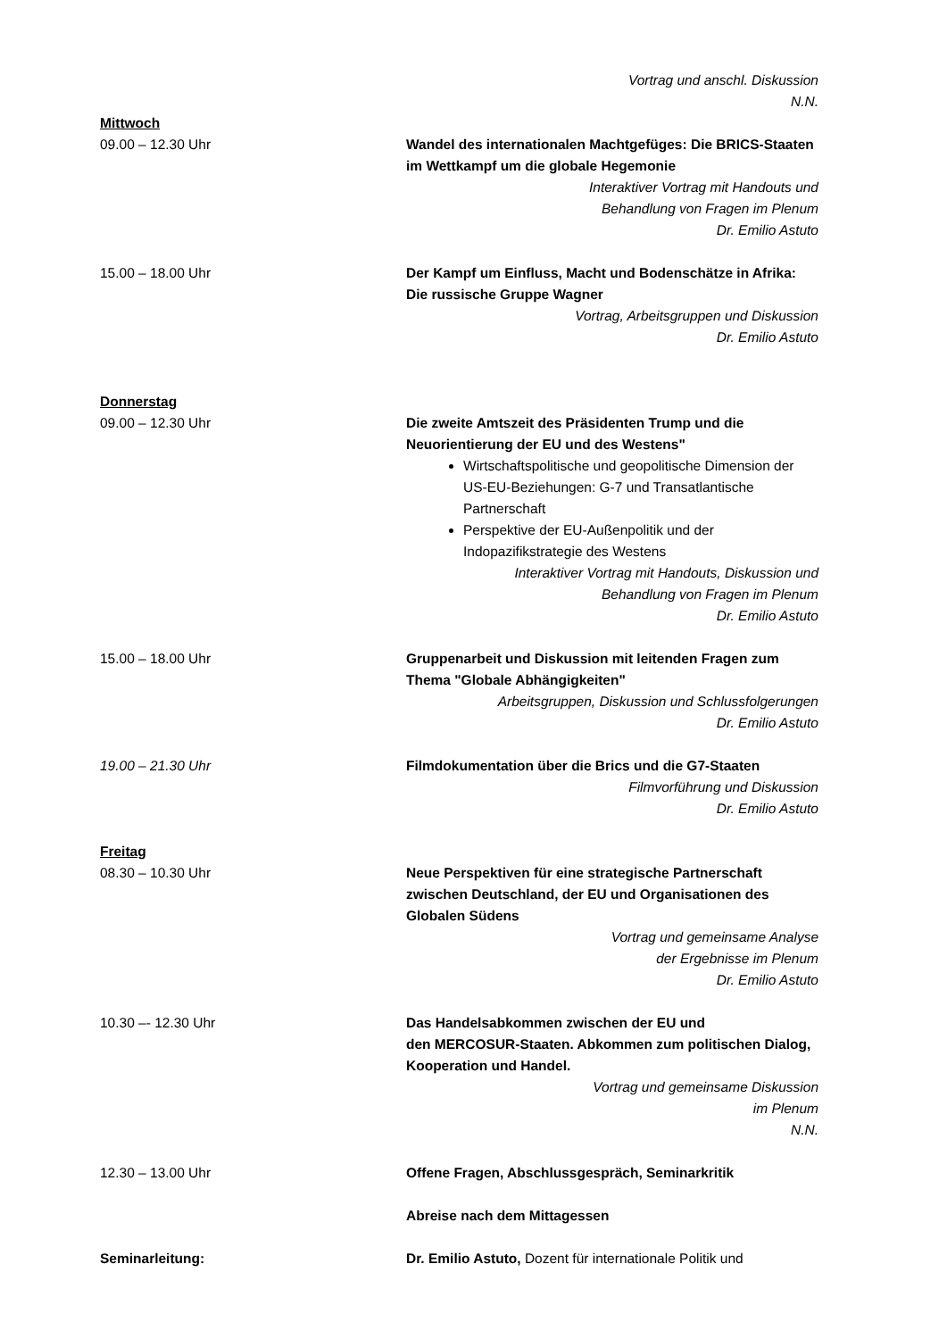Vortrag und anschl. Diskussion
N.N.
Mittwoch
09.00 – 12.30 Uhr Wandel des internationalen Machtgefüges: Die BRICS-Staaten im Wettkampf um die globale Hegemonie
Interaktiver Vortrag mit Handouts und
Behandlung von Fragen im Plenum
Dr. Emilio Astuto
15.00 – 18.00 Uhr Der Kampf um Einfluss, Macht und Bodenschätze in Afrika: Die russische Gruppe Wagner
Vortrag, Arbeitsgruppen und Diskussion
Dr. Emilio Astuto
Donnerstag
09.00 – 12.30 Uhr Die zweite Amtszeit des Präsidenten Trump und die Neuorientierung der EU und des Westens"
Wirtschaftspolitische und geopolitische Dimension der US-EU-Beziehungen: G-7 und Transatlantische Partnerschaft
Perspektive der EU-Außenpolitik und der Indopazifikstrategie des Westens
Interaktiver Vortrag mit Handouts, Diskussion und
Behandlung von Fragen im Plenum
Dr. Emilio Astuto
15.00 – 18.00 Uhr Gruppenarbeit und Diskussion mit leitenden Fragen zum Thema "Globale Abhängigkeiten"
Arbeitsgruppen, Diskussion und Schlussfolgerungen
Dr. Emilio Astuto
19.00 – 21.30 Uhr Filmdokumentation über die Brics und die G7-Staaten
Filmvorführung und Diskussion
Dr. Emilio Astuto
Freitag
08.30 – 10.30 Uhr Neue Perspektiven für eine strategische Partnerschaft zwischen Deutschland, der EU und Organisationen des Globalen Südens
Vortrag und gemeinsame Analyse
der Ergebnisse im Plenum
Dr. Emilio Astuto
10.30 –- 12.30 Uhr Das Handelsabkommen zwischen der EU und
den MERCOSUR-Staaten. Abkommen zum politischen Dialog, Kooperation und Handel.
Vortrag und gemeinsame Diskussion
im Plenum
N.N.
12.30 – 13.00 Uhr Offene Fragen, Abschlussgespräch, Seminarkritik
Abreise nach dem Mittagessen
Seminarleitung: Dr. Emilio Astuto, Dozent für internationale Politik und